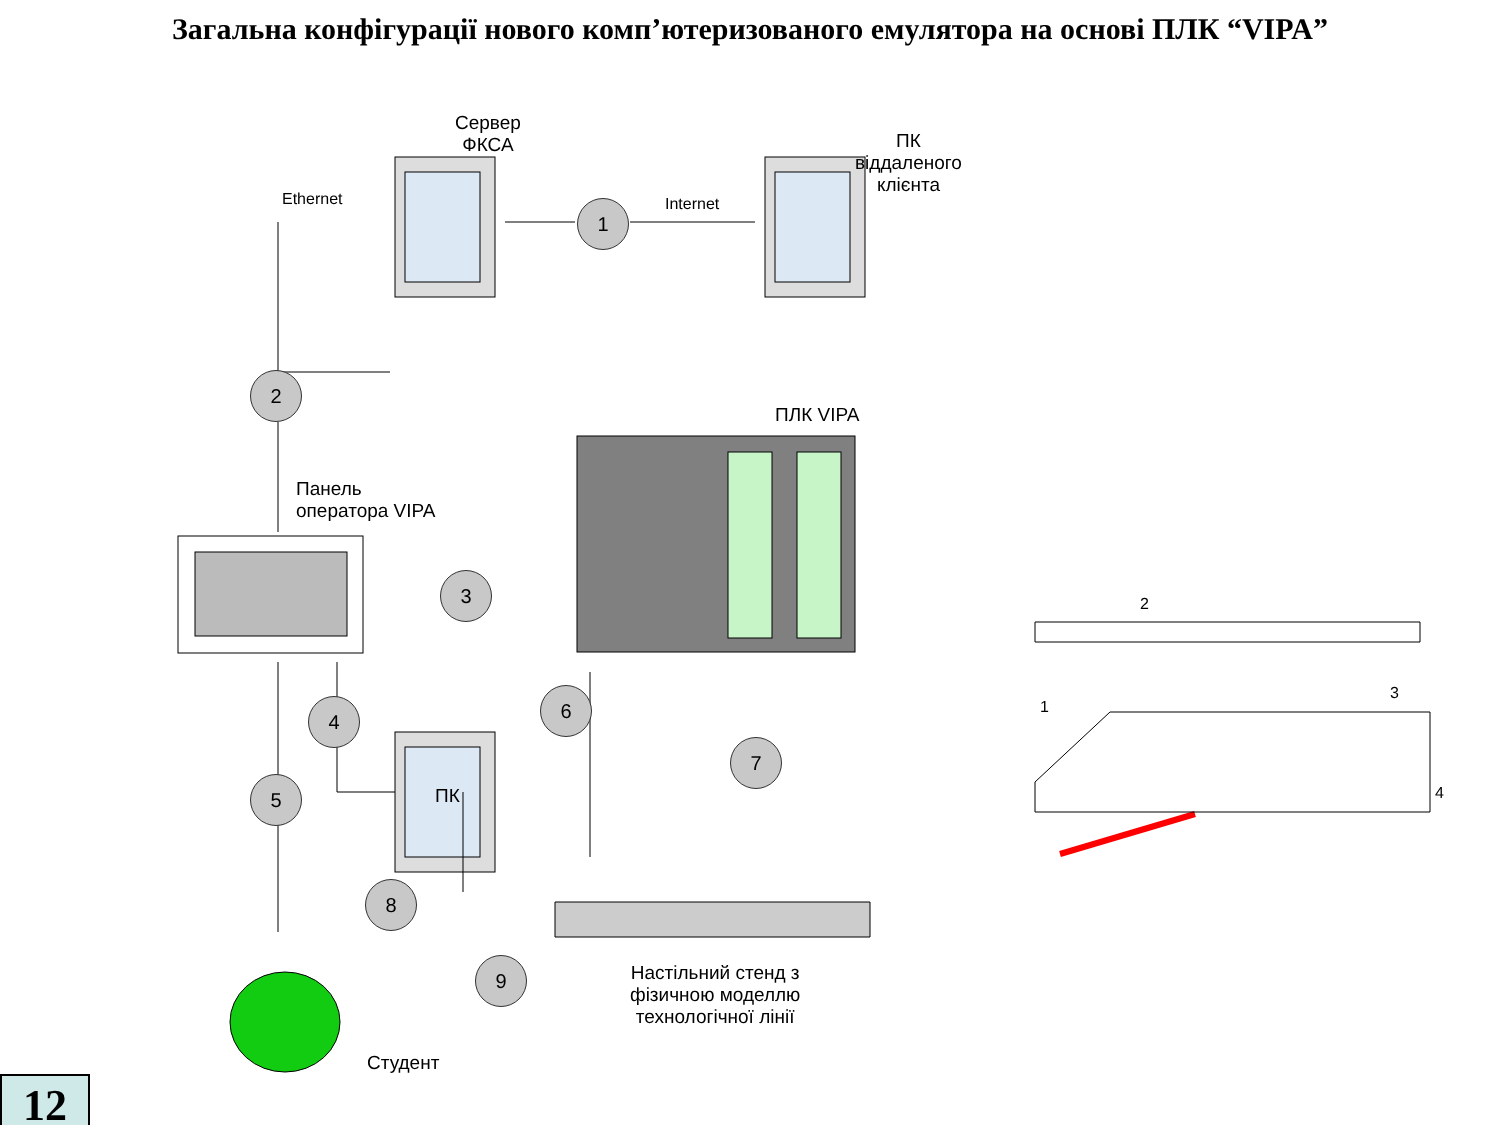Загальна конфігурації нового комп’ютеризованого емулятора на основі ПЛК “VIPA”
Сервер
ФКСА
ПК
віддаленого
клієнта
Ethernet Internet
ПЛК VIPA
Панель
оператора VIPA
ПК
Настільний стенд з
фізичною моделлю
технологічної лінії
Студент
2
3
1
4
1
2
3
4
5
6
7
8
9
12